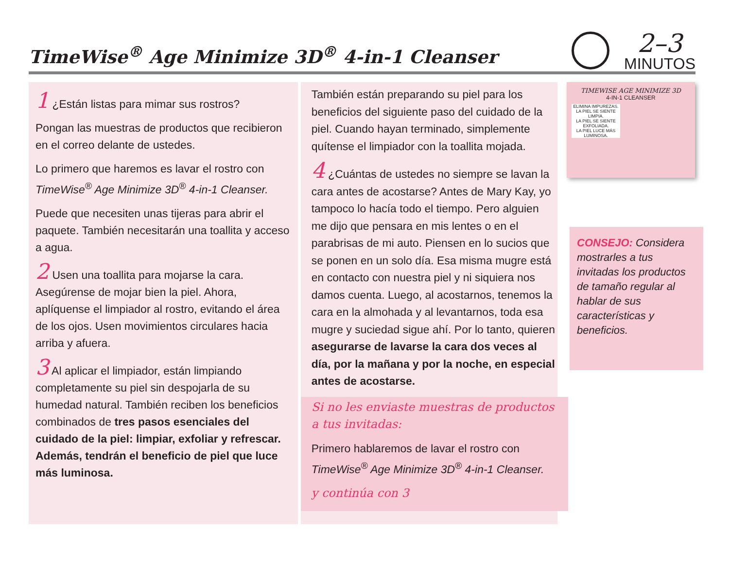TimeWise<sup>®</sup> Age Minimize 3D<sup>®</sup> 4-in-1 Cleanser
2–3
MINUTOS
1 ¿Están listas para mimar sus rostros?
Pongan las muestras de productos que recibieron en el correo delante de ustedes.
Lo primero que haremos es lavar el rostro con TimeWise<sup>®</sup> Age Minimize 3D<sup>®</sup> 4-in-1 Cleanser.
Puede que necesiten unas tijeras para abrir el paquete. También necesitarán una toallita y acceso a agua.
2 Usen una toallita para mojarse la cara. Asegúrense de mojar bien la piel. Ahora, aplíquense el limpiador al rostro, evitando el área de los ojos. Usen movimientos circulares hacia arriba y afuera.
3 Al aplicar el limpiador, están limpiando completamente su piel sin despojarla de su humedad natural. También reciben los beneficios combinados de tres pasos esenciales del cuidado de la piel: limpiar, exfoliar y refrescar. Además, tendrán el beneficio de piel que luce más luminosa.
También están preparando su piel para los beneficios del siguiente paso del cuidado de la piel. Cuando hayan terminado, simplemente quítense el limpiador con la toallita mojada.
4 ¿Cuántas de ustedes no siempre se lavan la cara antes de acostarse? Antes de Mary Kay, yo tampoco lo hacía todo el tiempo. Pero alguien me dijo que pensara en mis lentes o en el parabrisas de mi auto. Piensen en lo sucios que se ponen en un solo día. Esa misma mugre está en contacto con nuestra piel y ni siquiera nos damos cuenta. Luego, al acostarnos, tenemos la cara en la almohada y al levantarnos, toda esa mugre y suciedad sigue ahí. Por lo tanto, quieren asegurarse de lavarse la cara dos veces al día, por la mañana y por la noche, en especial antes de acostarse.
Si no les enviaste muestras de productos a tus invitadas:
Primero hablaremos de lavar el rostro con TimeWise<sup>®</sup> Age Minimize 3D<sup>®</sup> 4-in-1 Cleanser.
y continúa con 3
TIMEWISE AGE MINIMIZE 3D
4-IN-1 CLEANSER
ELIMINA IMPUREZAS.
LA PIEL SE SIENTE LIMPIA.
LA PIEL SE SIENTE EXFOLIADA.
LA PIEL LUCE MÁS LUMINOSA.
CONSEJO: Considera mostrarles a tus invitadas los productos de tamaño regular al hablar de sus características y beneficios.